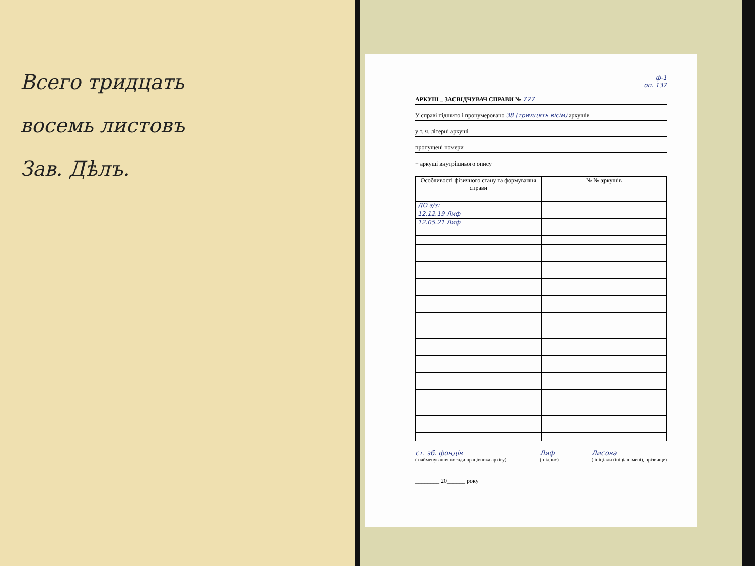Всего тридцать
восемь листовъ
Зав. Дѣлъ.
ф-1
оп. 137
АРКУШ _ ЗАСВІДЧУВАЧ СПРАВИ № 777
У справі підшито і пронумеровано 38 (тридцять вісім) аркушів
у т. ч. літерні аркуші
пропущені номери
+ аркуші внутрішнього опису
| Особливості фізичного стану та формування справи | № № аркушів |
| --- | --- |
| ДО з/з: | |
| 12.12.19 Лиф | |
| 12.05.21 Лиф | |
ст. зб. фондів
( найменування посади працівника архіву)
Лиф
( підпис)
Лисова
( ініціали (ініціал імені), прізвище)
________ 20______ року